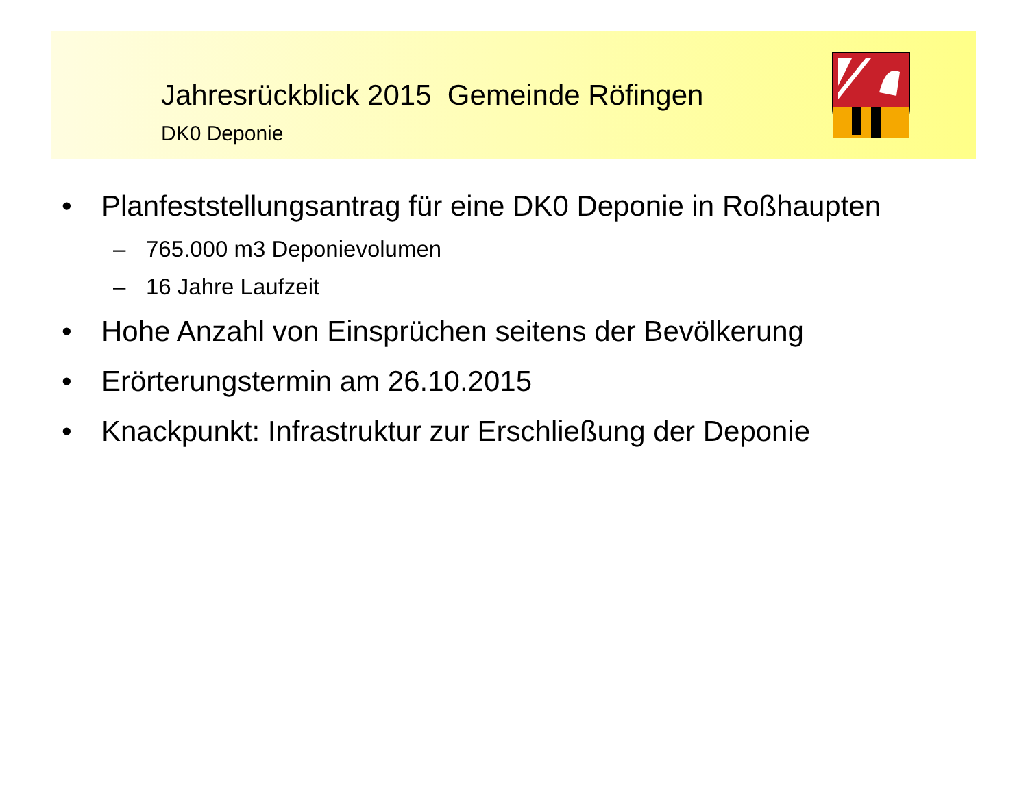Jahresrückblick 2015 Gemeinde Röfingen
DK0 Deponie
• Planfeststellungsantrag für eine DK0 Deponie in Roßhaupten
– 765.000 m3 Deponievolumen
– 16 Jahre Laufzeit
• Hohe Anzahl von Einsprüchen seitens der Bevölkerung
• Erörterungstermin am 26.10.2015
• Knackpunkt: Infrastruktur zur Erschließung der Deponie